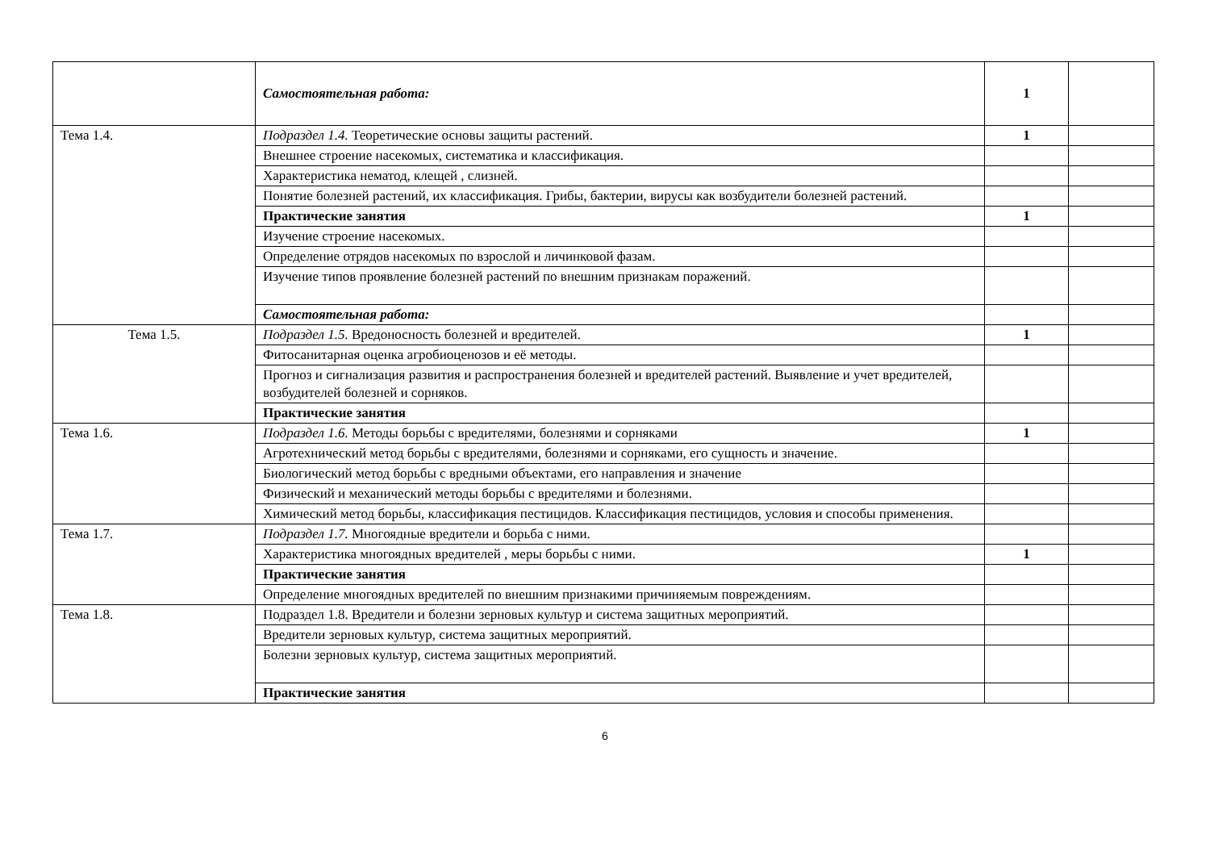| | Самостоятельная работа: | 1 | |
| Тема 1.4. | Подраздел 1.4. Теоретические основы защиты растений. | 1 | |
| | Внешнее строение насекомых, систематика и классификация. | | |
| | Характеристика нематод, клещей , слизней. | | |
| | Понятие болезней растений, их классификация. Грибы, бактерии, вирусы как возбудители болезней растений. | | |
| | Практические занятия | 1 | |
| | Изучение строение насекомых. | | |
| | Определение отрядов насекомых по взрослой и личинковой фазам. | | |
| | Изучение типов проявление болезней растений по внешним признакам поражений. | | |
| | Самостоятельная работа: | | |
| Тема 1.5. | Подраздел 1.5. Вредоносность болезней и вредителей. | 1 | |
| | Фитосанитарная оценка агробиоценозов и её методы. | | |
| | Прогноз и сигнализация развития и распространения болезней и вредителей растений. Выявление и учет вредителей, возбудителей болезней и сорняков. | | |
| | Практические занятия | | |
| Тема 1.6. | Подраздел 1.6. Методы борьбы с вредителями, болезнями и сорняками | 1 | |
| | Агротехнический метод борьбы с вредителями, болезнями и сорняками, его сущность и значение. | | |
| | Биологический метод борьбы с вредными объектами, его направления и значение | | |
| | Физический и механический методы борьбы с вредителями и болезнями. | | |
| | Химический метод борьбы, классификация пестицидов. Классификация пестицидов, условия и способы применения. | | |
| Тема 1.7. | Подраздел 1.7. Многоядные вредители и борьба с ними. | | |
| | Характеристика многоядных вредителей , меры борьбы с ними. | 1 | |
| | Практические занятия | | |
| | Определение многоядных вредителей по внешним признакими причиняемым повреждениям. | | |
| Тема 1.8. | Подраздел 1.8. Вредители и болезни зерновых культур и система защитных мероприятий. | | |
| | Вредители зерновых культур, система защитных мероприятий. | | |
| | Болезни зерновых культур, система защитных мероприятий. | | |
| | Практические занятия | | |
6